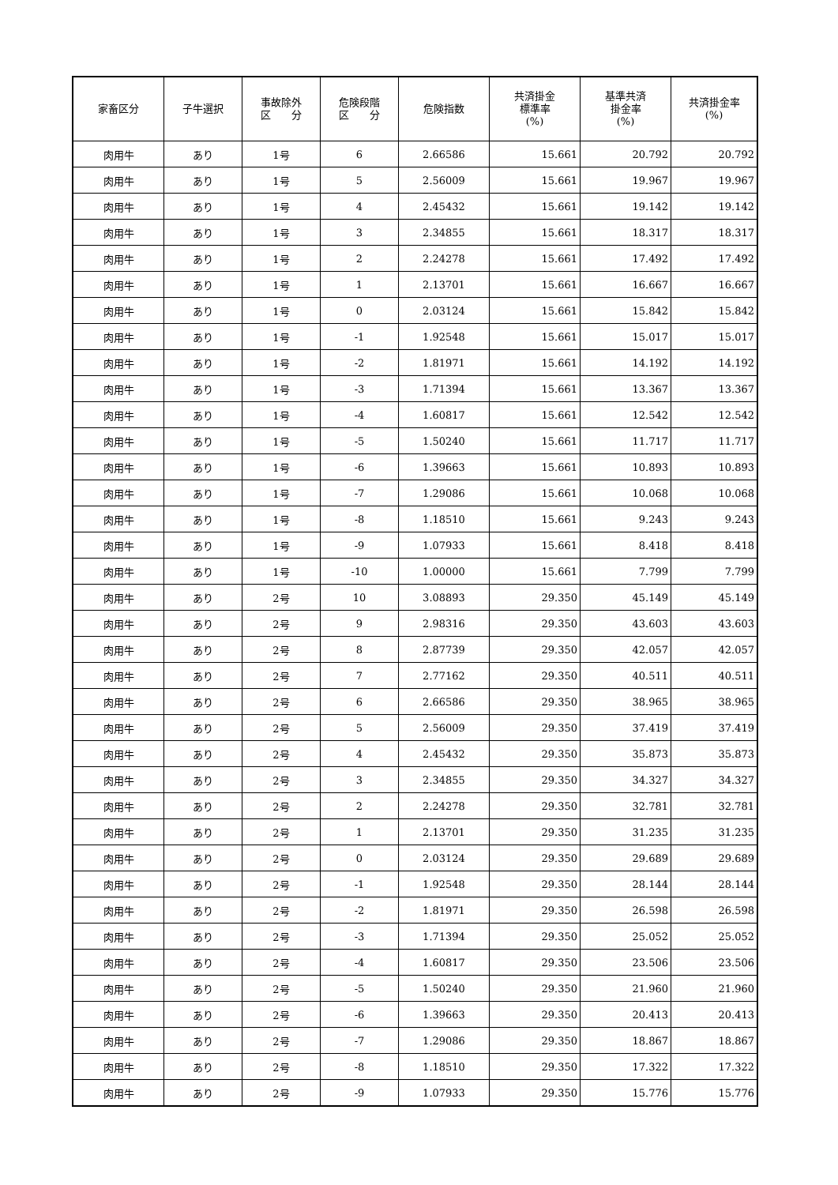| 家畜区分 | 子牛選択 | 事故除外 区 分 | 危険段階 区 分 | 危険指数 | 共済掛金 標準率 (%) | 基準共済 掛金率 (%) | 共済掛金率 (%) |
| --- | --- | --- | --- | --- | --- | --- | --- |
| 肉用牛 | あり | 1号 | 6 | 2.66586 | 15.661 | 20.792 | 20.792 |
| 肉用牛 | あり | 1号 | 5 | 2.56009 | 15.661 | 19.967 | 19.967 |
| 肉用牛 | あり | 1号 | 4 | 2.45432 | 15.661 | 19.142 | 19.142 |
| 肉用牛 | あり | 1号 | 3 | 2.34855 | 15.661 | 18.317 | 18.317 |
| 肉用牛 | あり | 1号 | 2 | 2.24278 | 15.661 | 17.492 | 17.492 |
| 肉用牛 | あり | 1号 | 1 | 2.13701 | 15.661 | 16.667 | 16.667 |
| 肉用牛 | あり | 1号 | 0 | 2.03124 | 15.661 | 15.842 | 15.842 |
| 肉用牛 | あり | 1号 | -1 | 1.92548 | 15.661 | 15.017 | 15.017 |
| 肉用牛 | あり | 1号 | -2 | 1.81971 | 15.661 | 14.192 | 14.192 |
| 肉用牛 | あり | 1号 | -3 | 1.71394 | 15.661 | 13.367 | 13.367 |
| 肉用牛 | あり | 1号 | -4 | 1.60817 | 15.661 | 12.542 | 12.542 |
| 肉用牛 | あり | 1号 | -5 | 1.50240 | 15.661 | 11.717 | 11.717 |
| 肉用牛 | あり | 1号 | -6 | 1.39663 | 15.661 | 10.893 | 10.893 |
| 肉用牛 | あり | 1号 | -7 | 1.29086 | 15.661 | 10.068 | 10.068 |
| 肉用牛 | あり | 1号 | -8 | 1.18510 | 15.661 | 9.243 | 9.243 |
| 肉用牛 | あり | 1号 | -9 | 1.07933 | 15.661 | 8.418 | 8.418 |
| 肉用牛 | あり | 1号 | -10 | 1.00000 | 15.661 | 7.799 | 7.799 |
| 肉用牛 | あり | 2号 | 10 | 3.08893 | 29.350 | 45.149 | 45.149 |
| 肉用牛 | あり | 2号 | 9 | 2.98316 | 29.350 | 43.603 | 43.603 |
| 肉用牛 | あり | 2号 | 8 | 2.87739 | 29.350 | 42.057 | 42.057 |
| 肉用牛 | あり | 2号 | 7 | 2.77162 | 29.350 | 40.511 | 40.511 |
| 肉用牛 | あり | 2号 | 6 | 2.66586 | 29.350 | 38.965 | 38.965 |
| 肉用牛 | あり | 2号 | 5 | 2.56009 | 29.350 | 37.419 | 37.419 |
| 肉用牛 | あり | 2号 | 4 | 2.45432 | 29.350 | 35.873 | 35.873 |
| 肉用牛 | あり | 2号 | 3 | 2.34855 | 29.350 | 34.327 | 34.327 |
| 肉用牛 | あり | 2号 | 2 | 2.24278 | 29.350 | 32.781 | 32.781 |
| 肉用牛 | あり | 2号 | 1 | 2.13701 | 29.350 | 31.235 | 31.235 |
| 肉用牛 | あり | 2号 | 0 | 2.03124 | 29.350 | 29.689 | 29.689 |
| 肉用牛 | あり | 2号 | -1 | 1.92548 | 29.350 | 28.144 | 28.144 |
| 肉用牛 | あり | 2号 | -2 | 1.81971 | 29.350 | 26.598 | 26.598 |
| 肉用牛 | あり | 2号 | -3 | 1.71394 | 29.350 | 25.052 | 25.052 |
| 肉用牛 | あり | 2号 | -4 | 1.60817 | 29.350 | 23.506 | 23.506 |
| 肉用牛 | あり | 2号 | -5 | 1.50240 | 29.350 | 21.960 | 21.960 |
| 肉用牛 | あり | 2号 | -6 | 1.39663 | 29.350 | 20.413 | 20.413 |
| 肉用牛 | あり | 2号 | -7 | 1.29086 | 29.350 | 18.867 | 18.867 |
| 肉用牛 | あり | 2号 | -8 | 1.18510 | 29.350 | 17.322 | 17.322 |
| 肉用牛 | あり | 2号 | -9 | 1.07933 | 29.350 | 15.776 | 15.776 |